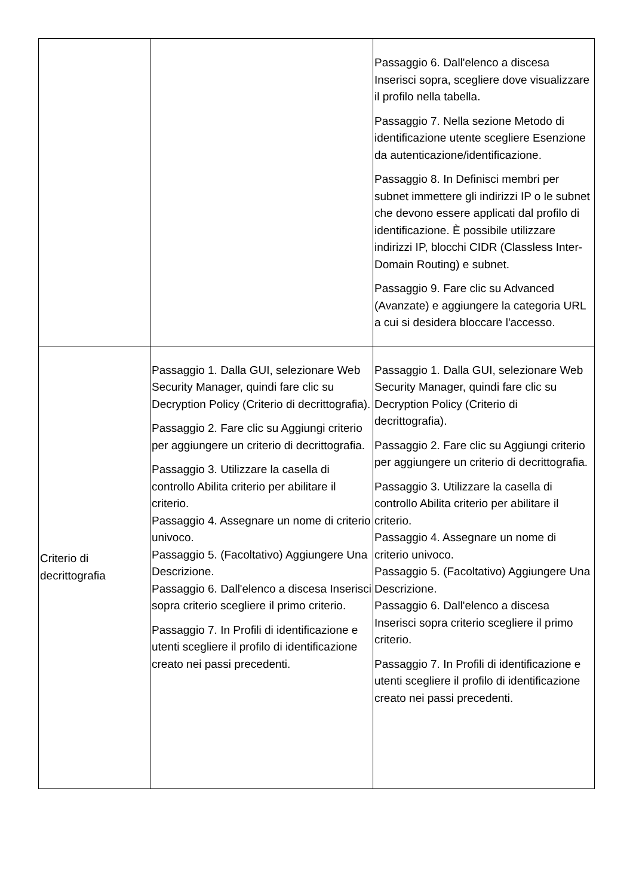| | | Passaggio 6. Dall'elenco a discesa Inserisci sopra, scegliere dove visualizzare il profilo nella tabella. Passaggio 7. Nella sezione Metodo di identificazione utente scegliere Esenzione da autenticazione/identificazione. Passaggio 8. In Definisci membri per subnet immettere gli indirizzi IP o le subnet che devono essere applicati dal profilo di identificazione. È possibile utilizzare indirizzi IP, blocchi CIDR (Classless Inter-Domain Routing) e subnet. Passaggio 9. Fare clic su Advanced (Avanzate) e aggiungere la categoria URL a cui si desidera bloccare l'accesso. |
| Criterio di decrittografia | Passaggio 1. Dalla GUI, selezionare Web Security Manager, quindi fare clic su Decryption Policy (Criterio di decrittografia). Passaggio 2. Fare clic su Aggiungi criterio per aggiungere un criterio di decrittografia. Passaggio 3. Utilizzare la casella di controllo Abilita criterio per abilitare il criterio. Passaggio 4. Assegnare un nome di criterio univoco. Passaggio 5. (Facoltativo) Aggiungere Una Descrizione. Passaggio 6. Dall'elenco a discesa Inserisci sopra criterio scegliere il primo criterio. Passaggio 7. In Profili di identificazione e utenti scegliere il profilo di identificazione creato nei passi precedenti. | Passaggio 1. Dalla GUI, selezionare Web Security Manager, quindi fare clic su Decryption Policy (Criterio di decrittografia). Passaggio 2. Fare clic su Aggiungi criterio per aggiungere un criterio di decrittografia. Passaggio 3. Utilizzare la casella di controllo Abilita criterio per abilitare il criterio. Passaggio 4. Assegnare un nome di criterio univoco. Passaggio 5. (Facoltativo) Aggiungere Una Descrizione. Passaggio 6. Dall'elenco a discesa Inserisci sopra criterio scegliere il primo criterio. Passaggio 7. In Profili di identificazione e utenti scegliere il profilo di identificazione creato nei passi precedenti. |